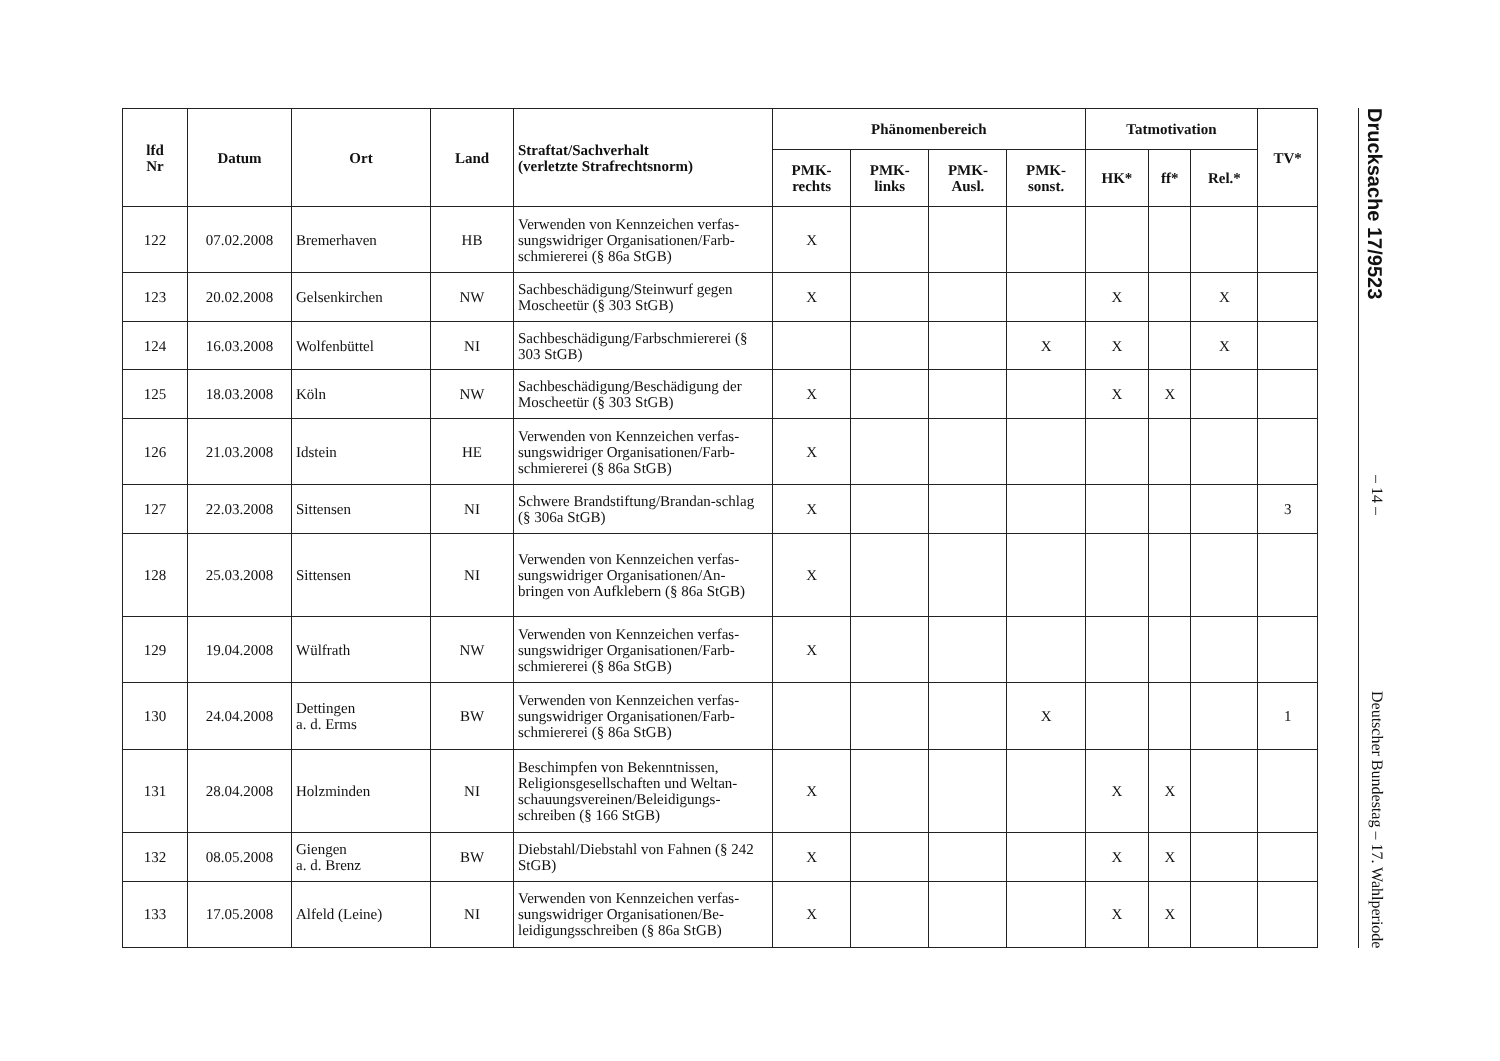| lfd Nr | Datum | Ort | Land | Straftat/Sachverhalt (verletzte Strafrechtsnorm) | Phänomenbereich | | | | Tatmotivation | | | TV* |
| --- | --- | --- | --- | --- | --- | --- | --- | --- | --- | --- | --- | --- |
| | | | | | PMK- rechts | PMK- links | PMK- Ausl. | PMK- sonst. | HK* | ff* | Rel.* | |
| 122 | 07.02.2008 | Bremerhaven | HB | Verwenden von Kennzeichen verfas-sungswidriger Organisationen/Farb-schmiererei (§ 86a StGB) | X | | | | | | | |
| 123 | 20.02.2008 | Gelsenkirchen | NW | Sachbeschädigung/Steinwurf gegen Moscheetür (§ 303 StGB) | X | | | | X | | X | |
| 124 | 16.03.2008 | Wolfenbüttel | NI | Sachbeschädigung/Farbschmiererei (§ 303 StGB) | | | | X | X | | X | |
| 125 | 18.03.2008 | Köln | NW | Sachbeschädigung/Beschädigung der Moscheetür (§ 303 StGB) | X | | | | X | X | | |
| 126 | 21.03.2008 | Idstein | HE | Verwenden von Kennzeichen verfas-sungswidriger Organisationen/Farb-schmiererei (§ 86a StGB) | X | | | | | | | |
| 127 | 22.03.2008 | Sittensen | NI | Schwere Brandstiftung/Brandan-schlag (§ 306a StGB) | X | | | | | | | 3 |
| 128 | 25.03.2008 | Sittensen | NI | Verwenden von Kennzeichen verfas-sungswidriger Organisationen/An-bringen von Aufklebern (§ 86a StGB) | X | | | | | | | |
| 129 | 19.04.2008 | Wülfrath | NW | Verwenden von Kennzeichen verfas-sungswidriger Organisationen/Farb-schmiererei (§ 86a StGB) | X | | | | | | | |
| 130 | 24.04.2008 | Dettingen a. d. Erms | BW | Verwenden von Kennzeichen verfas-sungswidriger Organisationen/Farb-schmiererei (§ 86a StGB) | | | | X | | | | 1 |
| 131 | 28.04.2008 | Holzminden | NI | Beschimpfen von Bekenntnissen, Religionsgesellschaften und Weltan-schauungsvereinen/Beleidigungs-schreiben (§ 166 StGB) | X | | | | X | X | | |
| 132 | 08.05.2008 | Giengen a. d. Brenz | BW | Diebstahl/Diebstahl von Fahnen (§ 242 StGB) | X | | | | X | X | | |
| 133 | 17.05.2008 | Alfeld (Leine) | NI | Verwenden von Kennzeichen verfas-sungswidriger Organisationen/Be-leidigungsschreiben (§ 86a StGB) | X | | | | X | X | | |
Drucksache 17/9523 – 14 – Deutscher Bundestag – 17. Wahlperiode